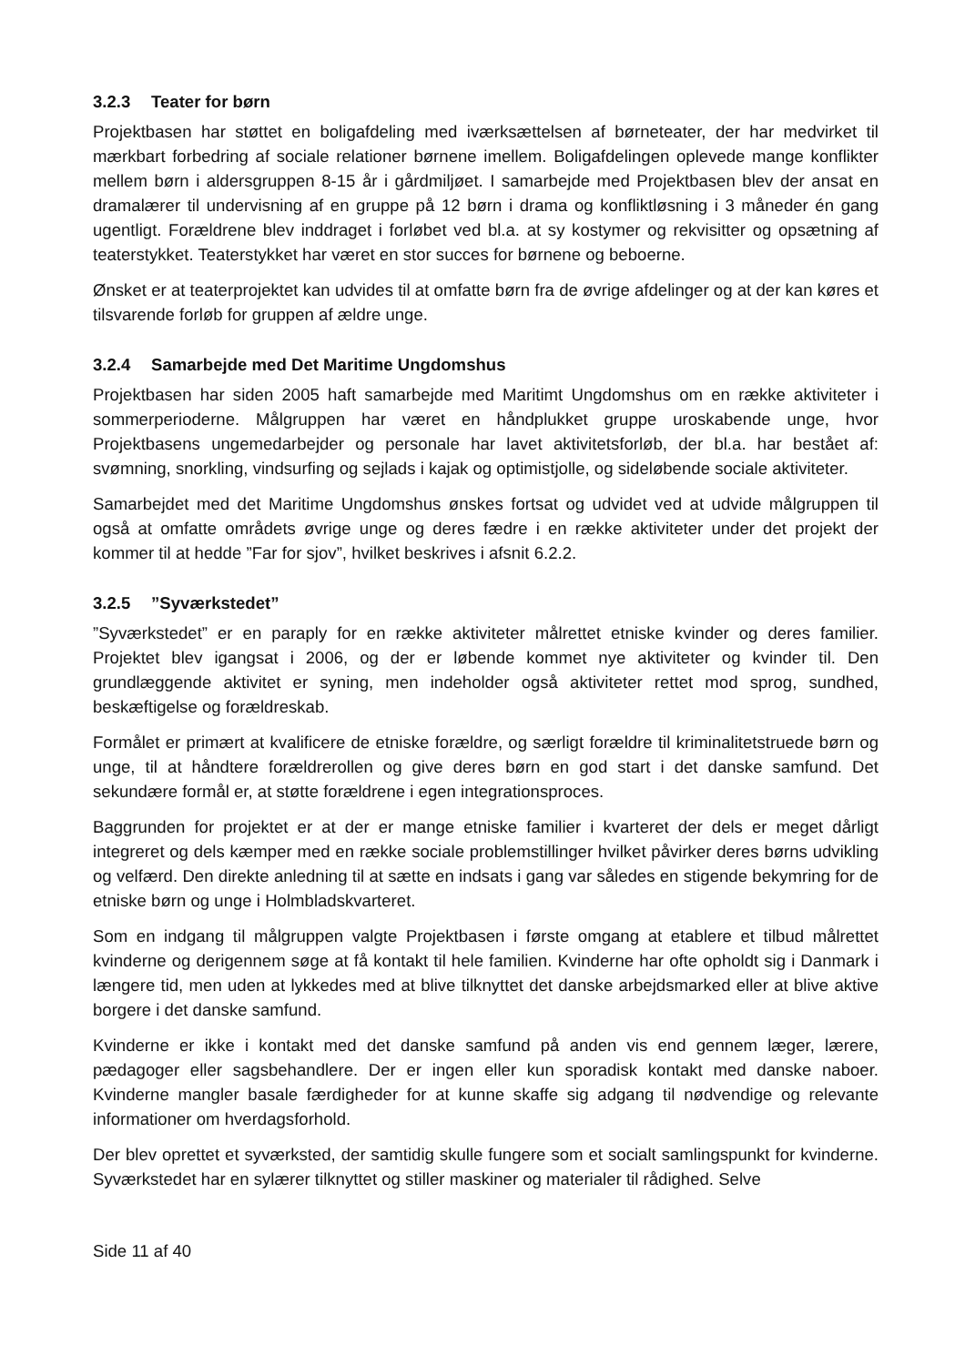3.2.3 Teater for børn
Projektbasen har støttet en boligafdeling med iværksættelsen af børneteater, der har medvirket til mærkbart forbedring af sociale relationer børnene imellem. Boligafdelingen oplevede mange konflikter mellem børn i aldersgruppen 8-15 år i gårdmiljøet. I samarbejde med Projektbasen blev der ansat en dramalærer til undervisning af en gruppe på 12 børn i drama og konfliktløsning i 3 måneder én gang ugentligt. Forældrene blev inddraget i forløbet ved bl.a. at sy kostymer og rekvisitter og opsætning af teaterstykket. Teaterstykket har været en stor succes for børnene og beboerne.
Ønsket er at teaterprojektet kan udvides til at omfatte børn fra de øvrige afdelinger og at der kan køres et tilsvarende forløb for gruppen af ældre unge.
3.2.4 Samarbejde med Det Maritime Ungdomshus
Projektbasen har siden 2005 haft samarbejde med Maritimt Ungdomshus om en række aktiviteter i sommerperioderne. Målgruppen har været en håndplukket gruppe uroskabende unge, hvor Projektbasens ungemedarbejder og personale har lavet aktivitetsforløb, der bl.a. har bestået af: svømning, snorkling, vindsurfing og sejlads i kajak og optimistjolle, og sideløbende sociale aktiviteter.
Samarbejdet med det Maritime Ungdomshus ønskes fortsat og udvidet ved at udvide målgruppen til også at omfatte områdets øvrige unge og deres fædre i en række aktiviteter under det projekt der kommer til at hedde ”Far for sjov”, hvilket beskrives i afsnit 6.2.2.
3.2.5”Syværkstedet”
”Syværkstedet” er en paraply for en række aktiviteter målrettet etniske kvinder og deres familier. Projektet blev igangsat i 2006, og der er løbende kommet nye aktiviteter og kvinder til. Den grundlæggende aktivitet er syning, men indeholder også aktiviteter rettet mod sprog, sundhed, beskæftigelse og forældreskab.
Formålet er primært at kvalificere de etniske forældre, og særligt forældre til kriminalitetstruede børn og unge, til at håndtere forældrerollen og give deres børn en god start i det danske samfund. Det sekundære formål er, at støtte forældrene i egen integrationsproces.
Baggrunden for projektet er at der er mange etniske familier i kvarteret der dels er meget dårligt integreret og dels kæmper med en række sociale problemstillinger hvilket påvirker deres børns udvikling og velfærd. Den direkte anledning til at sætte en indsats i gang var således en stigende bekymring for de etniske børn og unge i Holmbladskvarteret.
Som en indgang til målgruppen valgte Projektbasen i første omgang at etablere et tilbud målrettet kvinderne og derigennem søge at få kontakt til hele familien. Kvinderne har ofte opholdt sig i Danmark i længere tid, men uden at lykkedes med at blive tilknyttet det danske arbejdsmarked eller at blive aktive borgere i det danske samfund.
Kvinderne er ikke i kontakt med det danske samfund på anden vis end gennem læger, lærere, pædagoger eller sagsbehandlere. Der er ingen eller kun sporadisk kontakt med danske naboer. Kvinderne mangler basale færdigheder for at kunne skaffe sig adgang til nødvendige og relevante informationer om hverdagsforhold.
Der blev oprettet et syværksted, der samtidig skulle fungere som et socialt samlingspunkt for kvinderne. Syværkstedet har en sylærer tilknyttet og stiller maskiner og materialer til rådighed. Selve
Side 11 af 40